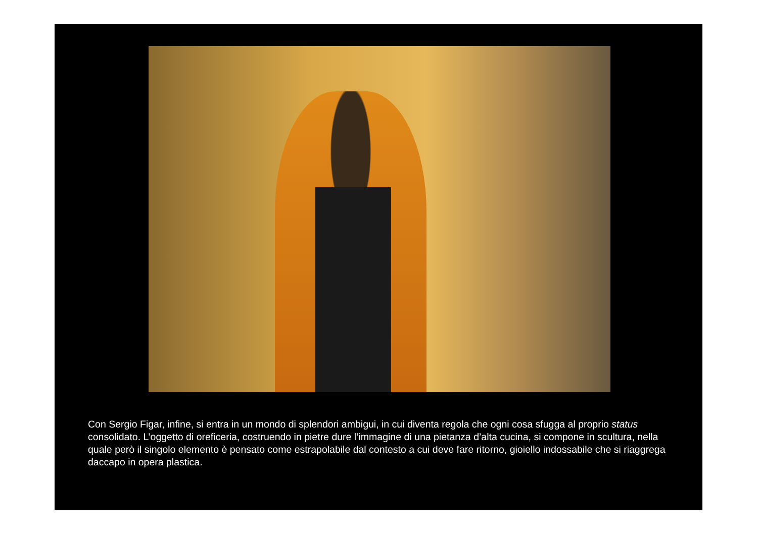Con Sergio Figar, infine, si entra in un mondo di splendori ambigui, in cui diventa regola che ogni cosa sfugga al proprio status consolidato. L’oggetto di oreficeria, costruendo in pietre dure l’immagine di una pietanza d’alta cucina, si compone in scultura, nella quale però il singolo elemento è pensato come estrapolabile dal contesto a cui deve fare ritorno, gioiello indossabile che si riaggrega daccapo in opera plastica.